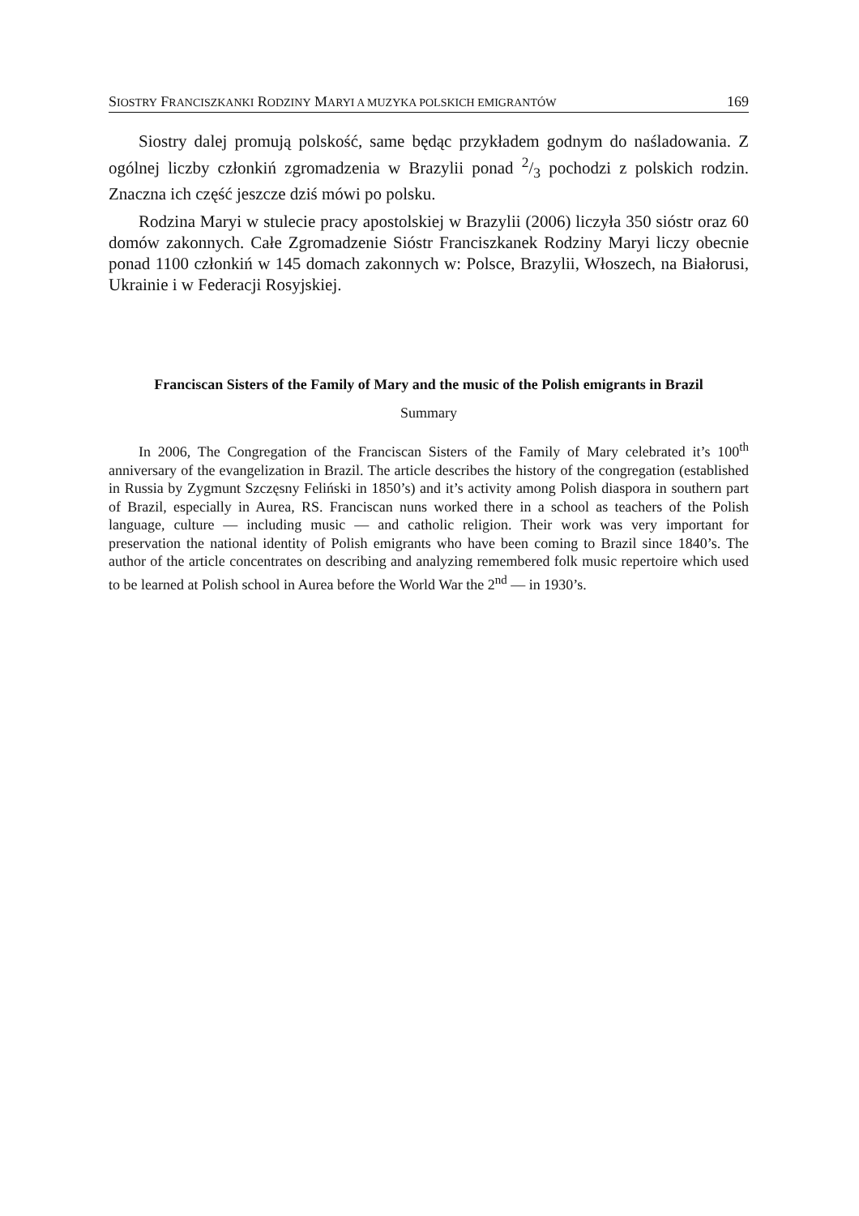SIOSTRY FRANCISZKANKI RODZINY MARYI A MUZYKA POLSKICH EMIGRANTÓW 169
Siostry dalej promują polskość, same będąc przykładem godnym do naśladowania. Z ogólnej liczby członkiń zgromadzenia w Brazylii ponad 2/3 pochodzi z polskich rodzin. Znaczna ich część jeszcze dziś mówi po polsku.
Rodzina Maryi w stulecie pracy apostolskiej w Brazylii (2006) liczyła 350 sióstr oraz 60 domów zakonnych. Całe Zgromadzenie Sióstr Franciszkanek Rodziny Maryi liczy obecnie ponad 1100 członkiń w 145 domach zakonnych w: Polsce, Brazylii, Włoszech, na Białorusi, Ukrainie i w Federacji Rosyjskiej.
Franciscan Sisters of the Family of Mary and the music of the Polish emigrants in Brazil
Summary
In 2006, The Congregation of the Franciscan Sisters of the Family of Mary celebrated it’s 100<sup>th</sup> anniversary of the evangelization in Brazil. The article describes the history of the congregation (established in Russia by Zygmunt Szczęsny Feliński in 1850’s) and it’s activity among Polish diaspora in southern part of Brazil, especially in Aurea, RS. Franciscan nuns worked there in a school as teachers of the Polish language, culture — including music — and catholic religion. Their work was very important for preservation the national identity of Polish emigrants who have been coming to Brazil since 1840’s. The author of the article concentrates on describing and analyzing remembered folk music repertoire which used to be learned at Polish school in Aurea before the World War the 2<sup>nd</sup> — in 1930’s.